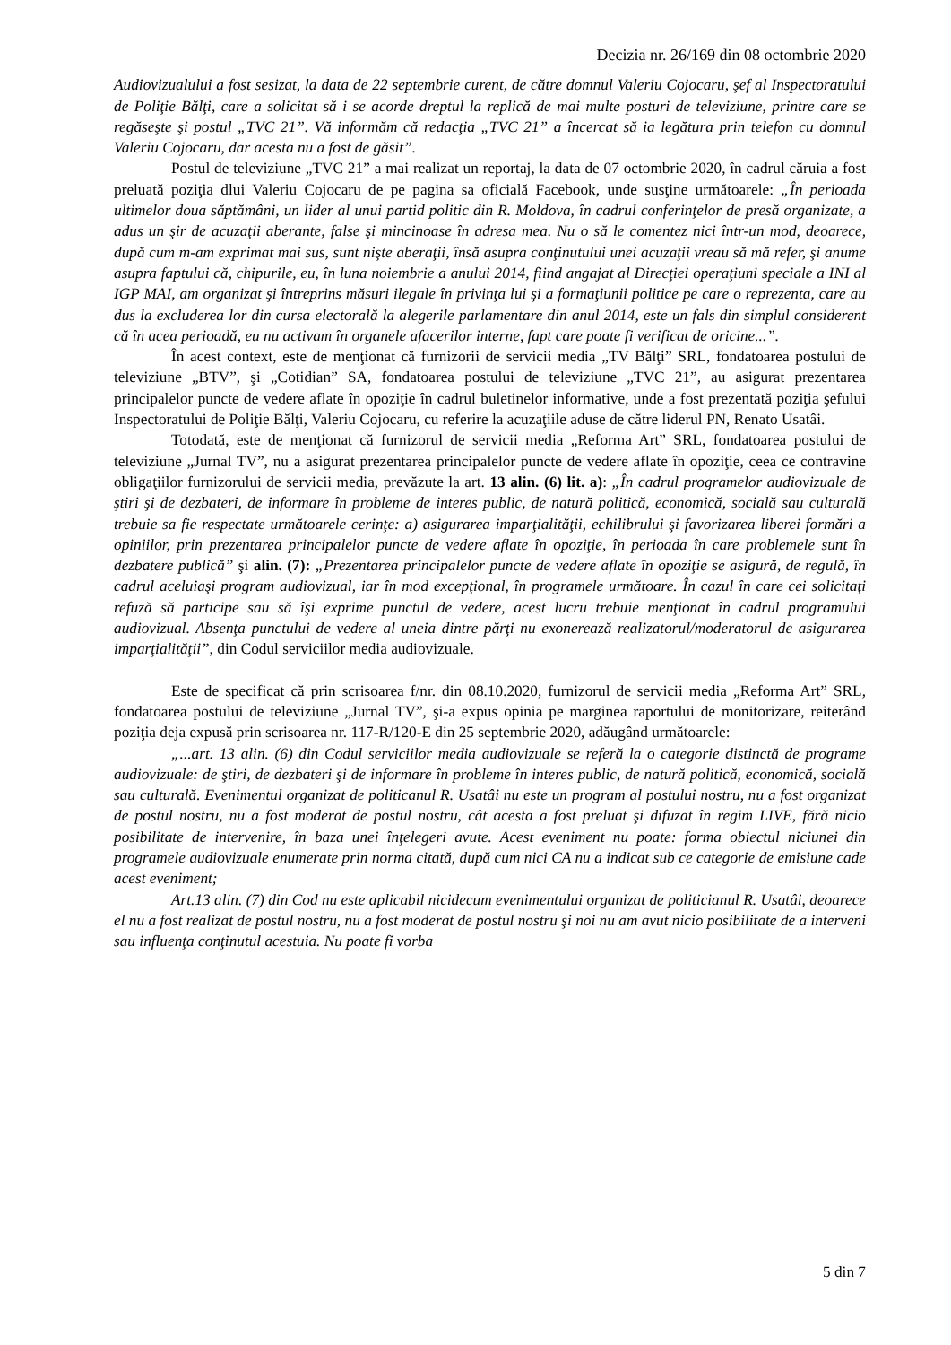Decizia nr. 26/169 din 08 octombrie 2020
Audiovizualului a fost sesizat, la data de 22 septembrie curent, de către domnul Valeriu Cojocaru, şef al Inspectoratului de Poliţie Bălţi, care a solicitat să i se acorde dreptul la replică de mai multe posturi de televiziune, printre care se regăseşte şi postul „TVC 21”. Vă informăm că redacţia „TVC 21” a încercat să ia legătura prin telefon cu domnul Valeriu Cojocaru, dar acesta nu a fost de găsit”.
Postul de televiziune „TVC 21” a mai realizat un reportaj, la data de 07 octombrie 2020, în cadrul căruia a fost preluată poziţia dlui Valeriu Cojocaru de pe pagina sa oficială Facebook, unde susţine următoarele: „În perioada ultimelor doua săptămâni, un lider al unui partid politic din R. Moldova, în cadrul conferinţelor de presă organizate, a adus un şir de acuzaţii aberante, false şi mincinoase în adresa mea. Nu o să le comentez nici într-un mod, deoarece, după cum m-am exprimat mai sus, sunt nişte aberaţii, însă asupra conţinutului unei acuzaţii vreau să mă refer, şi anume asupra faptului că, chipurile, eu, în luna noiembrie a anului 2014, fiind angajat al Direcţiei operaţiuni speciale a INI al IGP MAI, am organizat şi întreprins măsuri ilegale în privinţa lui şi a formaţiunii politice pe care o reprezenta, care au dus la excluderea lor din cursa electorală la alegerile parlamentare din anul 2014, este un fals din simplul considerent că în acea perioadă, eu nu activam în organele afacerilor interne, fapt care poate fi verificat de oricine...”.
În acest context, este de menţionat că furnizorii de servicii media „TV Bălţi” SRL, fondatoarea postului de televiziune „BTV”, şi „Cotidian” SA, fondatoarea postului de televiziune „TVC 21”, au asigurat prezentarea principalelor puncte de vedere aflate în opoziţie în cadrul buletinelor informative, unde a fost prezentată poziţia şefului Inspectoratului de Poliţie Bălţi, Valeriu Cojocaru, cu referire la acuzaţiile aduse de către liderul PN, Renato Usatâi.
Totodată, este de menţionat că furnizorul de servicii media „Reforma Art” SRL, fondatoarea postului de televiziune „Jurnal TV”, nu a asigurat prezentarea principalelor puncte de vedere aflate în opoziţie, ceea ce contravine obligaţiilor furnizorului de servicii media, prevăzute la art. 13 alin. (6) lit. a): „În cadrul programelor audiovizuale de ştiri şi de dezbateri, de informare în probleme de interes public, de natură politică, economică, socială sau culturală trebuie sa fie respectate următoarele cerinţe: a) asigurarea imparţialităţii, echilibrului şi favorizarea liberei formări a opiniilor, prin prezentarea principalelor puncte de vedere aflate în opoziţie, în perioada în care problemele sunt în dezbatere publică” şi alin. (7): „Prezentarea principalelor puncte de vedere aflate în opoziţie se asigură, de regulă, în cadrul aceluiaşi program audiovizual, iar în mod excepţional, în programele următoare. În cazul în care cei solicitaţi refuză să participe sau să îşi exprime punctul de vedere, acest lucru trebuie menţionat în cadrul programului audiovizual. Absenţa punctului de vedere al uneia dintre părţi nu exonerează realizatorul/moderatorul de asigurarea imparţialităţii”, din Codul serviciilor media audiovizuale.
Este de specificat că prin scrisoarea f/nr. din 08.10.2020, furnizorul de servicii media „Reforma Art” SRL, fondatoarea postului de televiziune „Jurnal TV”, şi-a expus opinia pe marginea raportului de monitorizare, reiterând poziţia deja expusă prin scrisoarea nr. 117-R/120-E din 25 septembrie 2020, adăugând următoarele:
„...art. 13 alin. (6) din Codul serviciilor media audiovizuale se referă la o categorie distinctă de programe audiovizuale: de ştiri, de dezbateri şi de informare în probleme în interes public, de natură politică, economică, socială sau culturală. Evenimentul organizat de politicanul R. Usatâi nu este un program al postului nostru, nu a fost organizat de postul nostru, nu a fost moderat de postul nostru, cât acesta a fost preluat şi difuzat în regim LIVE, fără nicio posibilitate de intervenire, în baza unei înţelegeri avute. Acest eveniment nu poate: forma obiectul niciunei din programele audiovizuale enumerate prin norma citată, după cum nici CA nu a indicat sub ce categorie de emisiune cade acest eveniment;
Art.13 alin. (7) din Cod nu este aplicabil nicidecum evenimentului organizat de politicianul R. Usatâi, deoarece el nu a fost realizat de postul nostru, nu a fost moderat de postul nostru şi noi nu am avut nicio posibilitate de a interveni sau influenţa conţinutul acestuia. Nu poate fi vorba
5 din 7